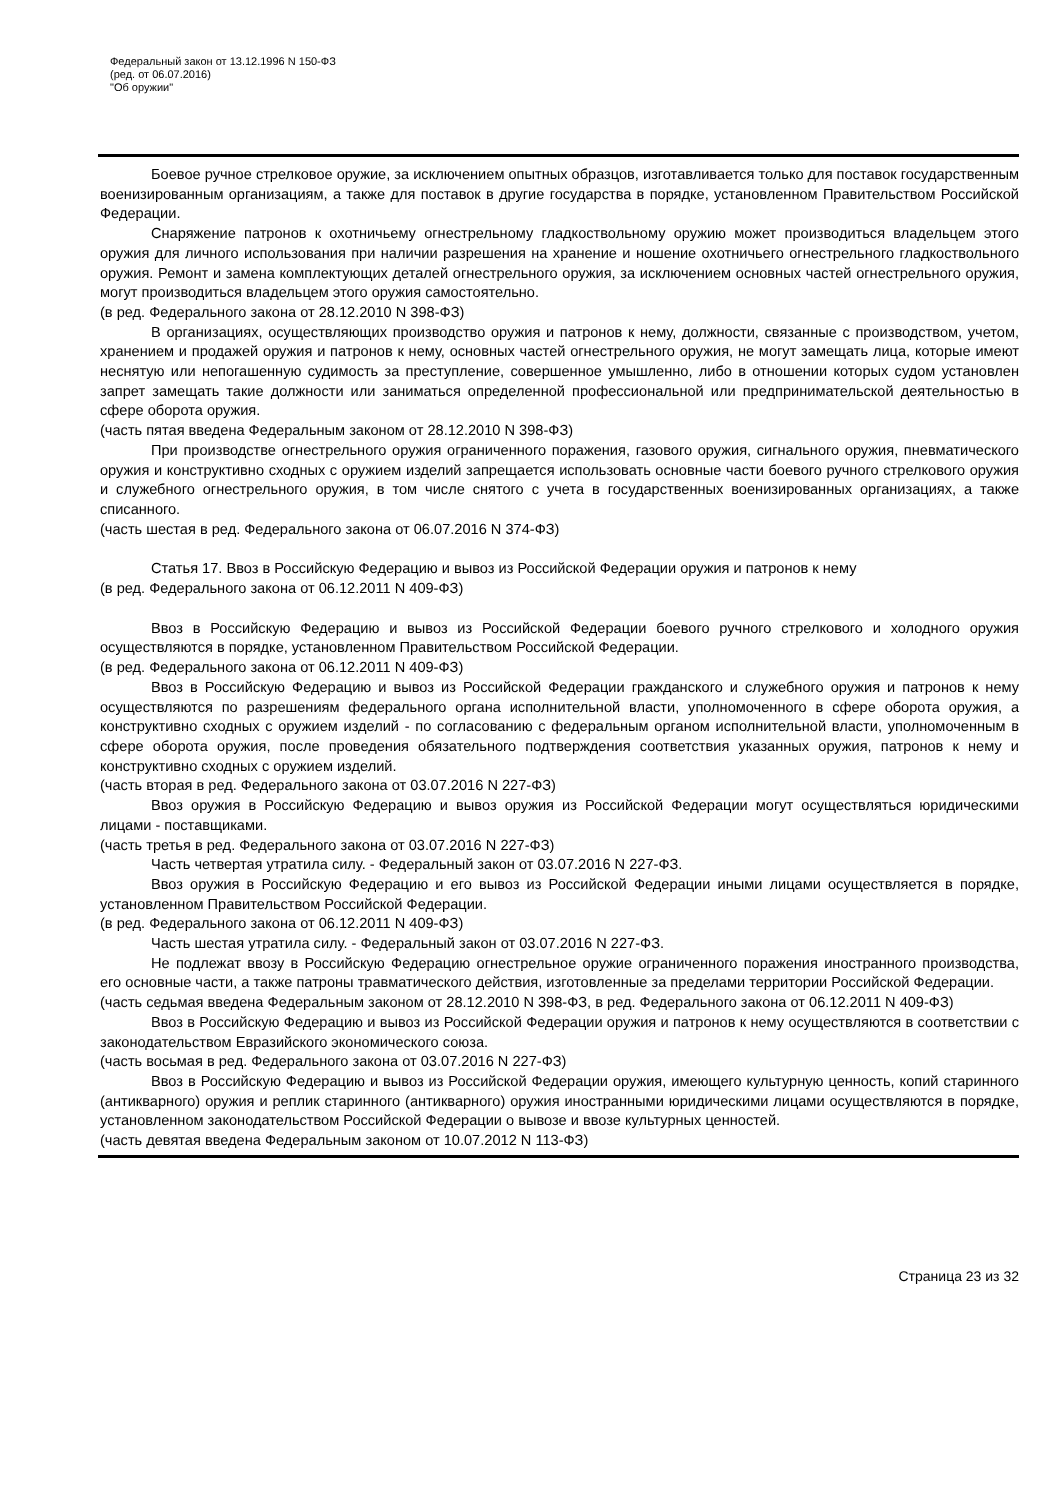Федеральный закон от 13.12.1996 N 150-ФЗ
(ред. от 06.07.2016)
"Об оружии"
Боевое ручное стрелковое оружие, за исключением опытных образцов, изготавливается только для поставок государственным военизированным организациям, а также для поставок в другие государства в порядке, установленном Правительством Российской Федерации.
Снаряжение патронов к охотничьему огнестрельному гладкоствольному оружию может производиться владельцем этого оружия для личного использования при наличии разрешения на хранение и ношение охотничьего огнестрельного гладкоствольного оружия. Ремонт и замена комплектующих деталей огнестрельного оружия, за исключением основных частей огнестрельного оружия, могут производиться владельцем этого оружия самостоятельно.
(в ред. Федерального закона от 28.12.2010 N 398-ФЗ)
В организациях, осуществляющих производство оружия и патронов к нему, должности, связанные с производством, учетом, хранением и продажей оружия и патронов к нему, основных частей огнестрельного оружия, не могут замещать лица, которые имеют неснятую или непогашенную судимость за преступление, совершенное умышленно, либо в отношении которых судом установлен запрет замещать такие должности или заниматься определенной профессиональной или предпринимательской деятельностью в сфере оборота оружия.
(часть пятая введена Федеральным законом от 28.12.2010 N 398-ФЗ)
При производстве огнестрельного оружия ограниченного поражения, газового оружия, сигнального оружия, пневматического оружия и конструктивно сходных с оружием изделий запрещается использовать основные части боевого ручного стрелкового оружия и служебного огнестрельного оружия, в том числе снятого с учета в государственных военизированных организациях, а также списанного.
(часть шестая в ред. Федерального закона от 06.07.2016 N 374-ФЗ)
Статья 17. Ввоз в Российскую Федерацию и вывоз из Российской Федерации оружия и патронов к нему
(в ред. Федерального закона от 06.12.2011 N 409-ФЗ)
Ввоз в Российскую Федерацию и вывоз из Российской Федерации боевого ручного стрелкового и холодного оружия осуществляются в порядке, установленном Правительством Российской Федерации.
(в ред. Федерального закона от 06.12.2011 N 409-ФЗ)
Ввоз в Российскую Федерацию и вывоз из Российской Федерации гражданского и служебного оружия и патронов к нему осуществляются по разрешениям федерального органа исполнительной власти, уполномоченного в сфере оборота оружия, а конструктивно сходных с оружием изделий - по согласованию с федеральным органом исполнительной власти, уполномоченным в сфере оборота оружия, после проведения обязательного подтверждения соответствия указанных оружия, патронов к нему и конструктивно сходных с оружием изделий.
(часть вторая в ред. Федерального закона от 03.07.2016 N 227-ФЗ)
Ввоз оружия в Российскую Федерацию и вывоз оружия из Российской Федерации могут осуществляться юридическими лицами - поставщиками.
(часть третья в ред. Федерального закона от 03.07.2016 N 227-ФЗ)
Часть четвертая утратила силу. - Федеральный закон от 03.07.2016 N 227-ФЗ.
Ввоз оружия в Российскую Федерацию и его вывоз из Российской Федерации иными лицами осуществляется в порядке, установленном Правительством Российской Федерации.
(в ред. Федерального закона от 06.12.2011 N 409-ФЗ)
Часть шестая утратила силу. - Федеральный закон от 03.07.2016 N 227-ФЗ.
Не подлежат ввозу в Российскую Федерацию огнестрельное оружие ограниченного поражения иностранного производства, его основные части, а также патроны травматического действия, изготовленные за пределами территории Российской Федерации.
(часть седьмая введена Федеральным законом от 28.12.2010 N 398-ФЗ, в ред. Федерального закона от 06.12.2011 N 409-ФЗ)
Ввоз в Российскую Федерацию и вывоз из Российской Федерации оружия и патронов к нему осуществляются в соответствии с законодательством Евразийского экономического союза.
(часть восьмая в ред. Федерального закона от 03.07.2016 N 227-ФЗ)
Ввоз в Российскую Федерацию и вывоз из Российской Федерации оружия, имеющего культурную ценность, копий старинного (антикварного) оружия и реплик старинного (антикварного) оружия иностранными юридическими лицами осуществляются в порядке, установленном законодательством Российской Федерации о вывозе и ввозе культурных ценностей.
(часть девятая введена Федеральным законом от 10.07.2012 N 113-ФЗ)
Страница 23 из 32